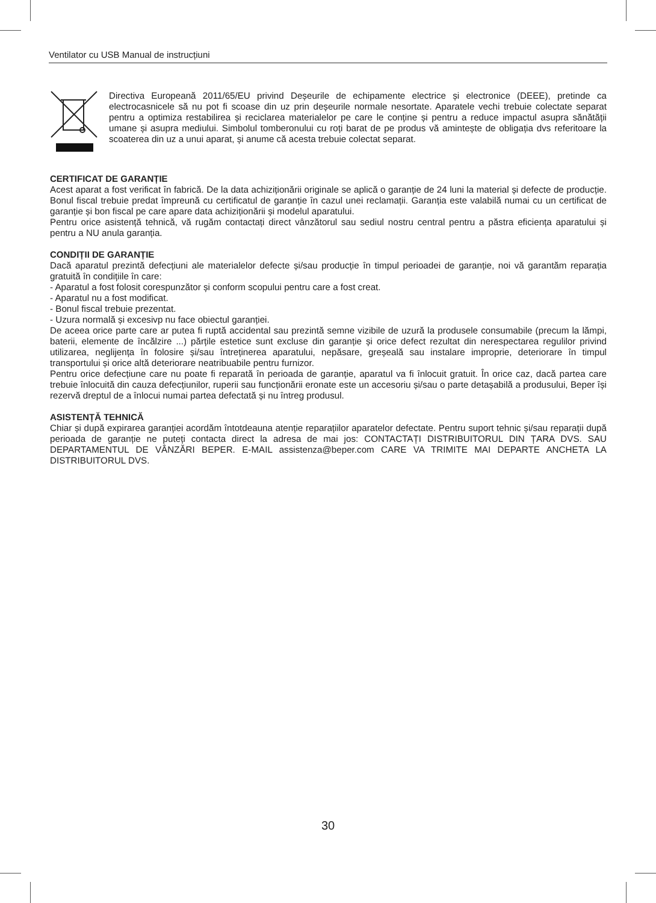Ventilator cu USB Manual de instrucțiuni
Directiva Europeană 2011/65/EU privind Deșeurile de echipamente electrice și electronice (DEEE), pretinde ca electrocasnicele să nu pot fi scoase din uz prin deșeurile normale nesortate. Aparatele vechi trebuie colectate separat pentru a optimiza restabilirea și reciclarea materialelor pe care le conține și pentru a reduce impactul asupra sănătății umane și asupra mediului. Simbolul tomberonului cu roți barat de pe produs vă amintește de obligația dvs referitoare la scoaterea din uz a unui aparat, și anume că acesta trebuie colectat separat.
CERTIFICAT DE GARANȚIE
Acest aparat a fost verificat în fabrică. De la data achiziționării originale se aplică o garanție de 24 luni la material și defecte de producție. Bonul fiscal trebuie predat împreună cu certificatul de garanție în cazul unei reclamații. Garanția este valabilă numai cu un certificat de garanție și bon fiscal pe care apare data achiziționării și modelul aparatului.
Pentru orice asistență tehnică, vă rugăm contactați direct vânzătorul sau sediul nostru central pentru a păstra eficiența aparatului și pentru a NU anula garanția.
CONDIȚII DE GARANȚIE
Dacă aparatul prezintă defecțiuni ale materialelor defecte și/sau producție în timpul perioadei de garanție, noi vă garantăm reparația gratuită în condițiile în care:
- Aparatul a fost folosit corespunzător și conform scopului pentru care a fost creat.
- Aparatul nu a fost modificat.
- Bonul fiscal trebuie prezentat.
- Uzura normală și excesivp nu face obiectul garanției.
De aceea orice parte care ar putea fi ruptă accidental sau prezintă semne vizibile de uzură la produsele consumabile (precum la lămpi, baterii, elemente de încălzire ...) părțile estetice sunt excluse din garanție și orice defect rezultat din nerespectarea regulilor privind utilizarea, neglijența în folosire și/sau întreținerea aparatului, nepăsare, greșeală sau instalare improprie, deteriorare în timpul transportului și orice altă deteriorare neatribuabile pentru furnizor.
Pentru orice defecțiune care nu poate fi reparată în perioada de garanție, aparatul va fi înlocuit gratuit. În orice caz, dacă partea care trebuie înlocuită din cauza defecțiunilor, ruperii sau funcționării eronate este un accesoriu și/sau o parte detașabilă a produsului, Beper își rezervă dreptul de a înlocui numai partea defectată și nu întreg produsul.
ASISTENȚĂ TEHNICĂ
Chiar și după expirarea garanției acordăm întotdeauna atenție reparațiilor aparatelor defectate. Pentru suport tehnic și/sau reparații după perioada de garanție ne puteți contacta direct la adresa de mai jos: CONTACTAȚI DISTRIBUITORUL DIN ȚARA DVS. SAU DEPARTAMENTUL DE VÂNZĂRI BEPER. E-MAIL assistenza@beper.com CARE VA TRIMITE MAI DEPARTE ANCHETA LA DISTRIBUITORUL DVS.
30